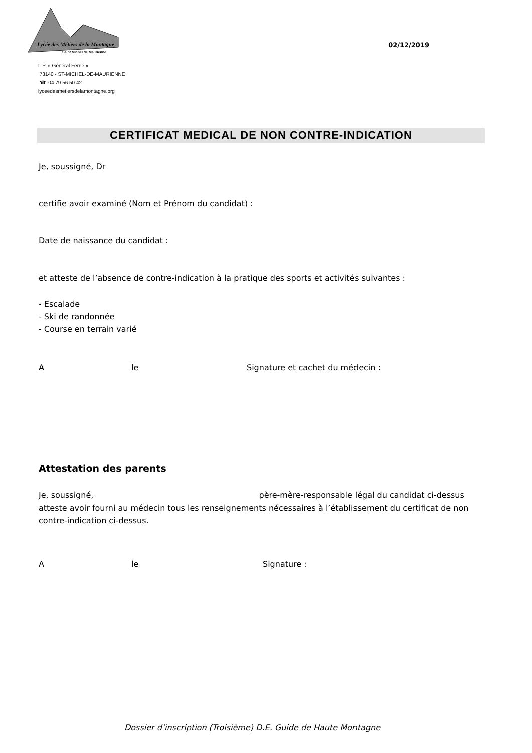Lycée des Métiers de la Montagne
Saint Michel de Maurienne
L.P. « Général Ferrié »
73140 - ST-MICHEL-DE-MAURIENNE
☎. 04.79.56.50.42
lyceedesmetiersdelamontagne.org
02/12/2019
CERTIFICAT MEDICAL DE NON CONTRE-INDICATION
Je, soussigné, Dr
certifie avoir examiné (Nom et Prénom du candidat) :
Date de naissance du candidat :
et atteste de l’absence de contre-indication à la pratique des sports et activités suivantes :
- Escalade
- Ski de randonnée
- Course en terrain varié
Ale Signature et cachet du médecin :
Attestation des parents
Je, soussigné, père-mère-responsable légal du candidat ci-dessus atteste avoir fourni au médecin tous les renseignements nécessaires à l’établissement du certificat de non contre-indication ci-dessus.
Ale Signature :
Dossier d’inscription (Troisième) D.E. Guide de Haute Montagne